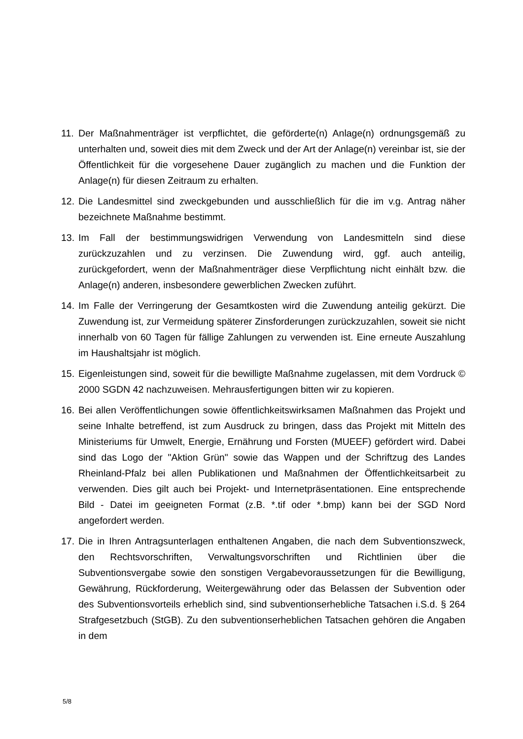11.
Der Maßnahmenträger ist verpflichtet, die geförderte(n) Anlage(n) ordnungsgemäß zu unterhalten und, soweit dies mit dem Zweck und der Art der Anlage(n) vereinbar ist, sie der Öffentlichkeit für die vorgesehene Dauer zugänglich zu machen und die Funktion der Anlage(n) für diesen Zeitraum zu erhalten.
12.
Die Landesmittel sind zweckgebunden und ausschließlich für die im v.g. Antrag näher bezeichnete Maßnahme bestimmt.
13.
Im Fall der bestimmungswidrigen Verwendung von Landesmitteln sind diese zurückzuzahlen und zu verzinsen. Die Zuwendung wird, ggf. auch anteilig, zurückgefordert, wenn der Maßnahmenträger diese Verpflichtung nicht einhält bzw. die Anlage(n) anderen, insbesondere gewerblichen Zwecken zuführt.
14.
Im Falle der Verringerung der Gesamtkosten wird die Zuwendung anteilig gekürzt. Die Zuwendung ist, zur Vermeidung späterer Zinsforderungen zurückzuzahlen, soweit sie nicht innerhalb von 60 Tagen für fällige Zahlungen zu verwenden ist. Eine erneute Auszahlung im Haushaltsjahr ist möglich.
15.
Eigenleistungen sind, soweit für die bewilligte Maßnahme zugelassen, mit dem Vordruck © 2000 SGDN 42 nachzuweisen. Mehrausfertigungen bitten wir zu kopieren.
16.
Bei allen Veröffentlichungen sowie öffentlichkeitswirksamen Maßnahmen das Projekt und seine Inhalte betreffend, ist zum Ausdruck zu bringen, dass das Projekt mit Mitteln des Ministeriums für Umwelt, Energie, Ernährung und Forsten (MUEEF) gefördert wird. Dabei sind das Logo der "Aktion Grün" sowie das Wappen und der Schriftzug des Landes Rheinland-Pfalz bei allen Publikationen und Maßnahmen der Öffentlichkeitsarbeit zu verwenden. Dies gilt auch bei Projekt- und Internetpräsentationen. Eine entsprechende Bild - Datei im geeigneten Format (z.B. *.tif oder *.bmp) kann bei der SGD Nord angefordert werden.
17.
Die in Ihren Antragsunterlagen enthaltenen Angaben, die nach dem Subventionszweck, den Rechtsvorschriften, Verwaltungsvorschriften und Richtlinien über die Subventionsvergabe sowie den sonstigen Vergabevoraussetzungen für die Bewilligung, Gewährung, Rückforderung, Weitergewährung oder das Belassen der Subvention oder des Subventionsvorteils erheblich sind, sind subventionserhebliche Tatsachen i.S.d. § 264 Strafgesetzbuch (StGB). Zu den subventionserheblichen Tatsachen gehören die Angaben in dem
5/8